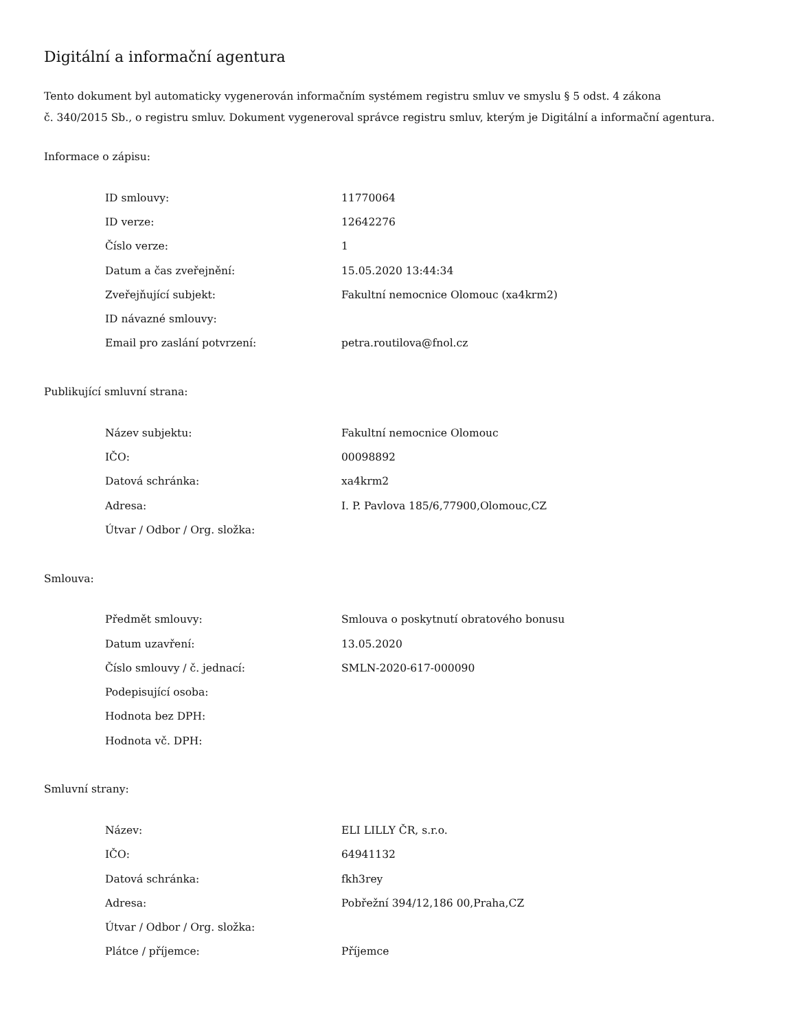Digitální a informační agentura
Tento dokument byl automaticky vygenerován informačním systémem registru smluv ve smyslu § 5 odst. 4 zákona
č. 340/2015 Sb., o registru smluv. Dokument vygeneroval správce registru smluv, kterým je Digitální a informační agentura.
Informace o zápisu:
| ID smlouvy: | 11770064 |
| ID verze: | 12642276 |
| Číslo verze: | 1 |
| Datum a čas zveřejnění: | 15.05.2020 13:44:34 |
| Zveřejňující subjekt: | Fakultní nemocnice Olomouc (xa4krm2) |
| ID návazné smlouvy: | |
| Email pro zaslání potvrzení: | petra.routilova@fnol.cz |
Publikující smluvní strana:
| Název subjektu: | Fakultní nemocnice Olomouc |
| IČO: | 00098892 |
| Datová schránka: | xa4krm2 |
| Adresa: | I. P. Pavlova 185/6,77900,Olomouc,CZ |
| Útvar / Odbor / Org. složka: | |
Smlouva:
| Předmět smlouvy: | Smlouva o poskytnutí obratového bonusu |
| Datum uzavření: | 13.05.2020 |
| Číslo smlouvy / č. jednací: | SMLN-2020-617-000090 |
| Podepisující osoba: | |
| Hodnota bez DPH: | |
| Hodnota vč. DPH: | |
Smluvní strany:
| Název: | ELI LILLY ČR, s.r.o. |
| IČO: | 64941132 |
| Datová schránka: | fkh3rey |
| Adresa: | Pobřežní 394/12,186 00,Praha,CZ |
| Útvar / Odbor / Org. složka: | |
| Plátce / příjemce: | Příjemce |